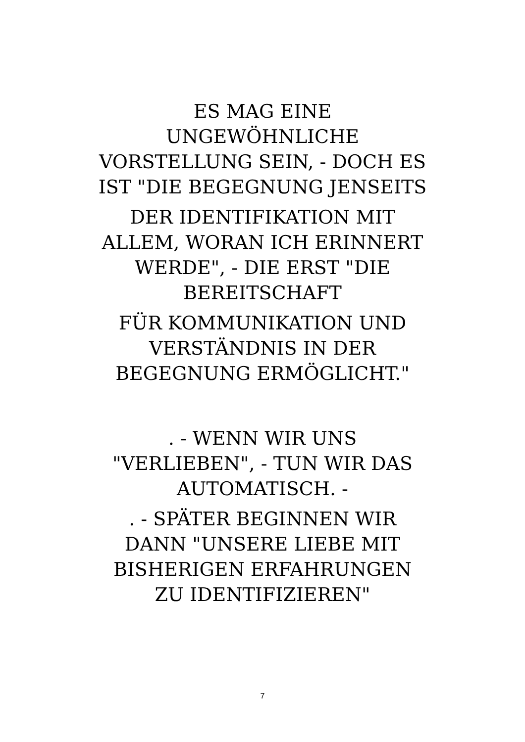ES MAG EINE
UNGEWÖHNLICHE
VORSTELLUNG SEIN, - DOCH ES
IST "DIE BEGEGNUNG JENSEITS
DER IDENTIFIKATION MIT
ALLEM, WORAN ICH ERINNERT
WERDE", - DIE ERST "DIE
BEREITSCHAFT
FÜR KOMMUNIKATION UND
VERSTÄNDNIS IN DER
BEGEGNUNG ERMÖGLICHT."
. - WENN WIR UNS
"VERLIEBEN", - TUN WIR DAS
AUTOMATISCH. -
. - SPÄTER BEGINNEN WIR
DANN "UNSERE LIEBE MIT
BISHERIGEN ERFAHRUNGEN
ZU IDENTIFIZIEREN"
7